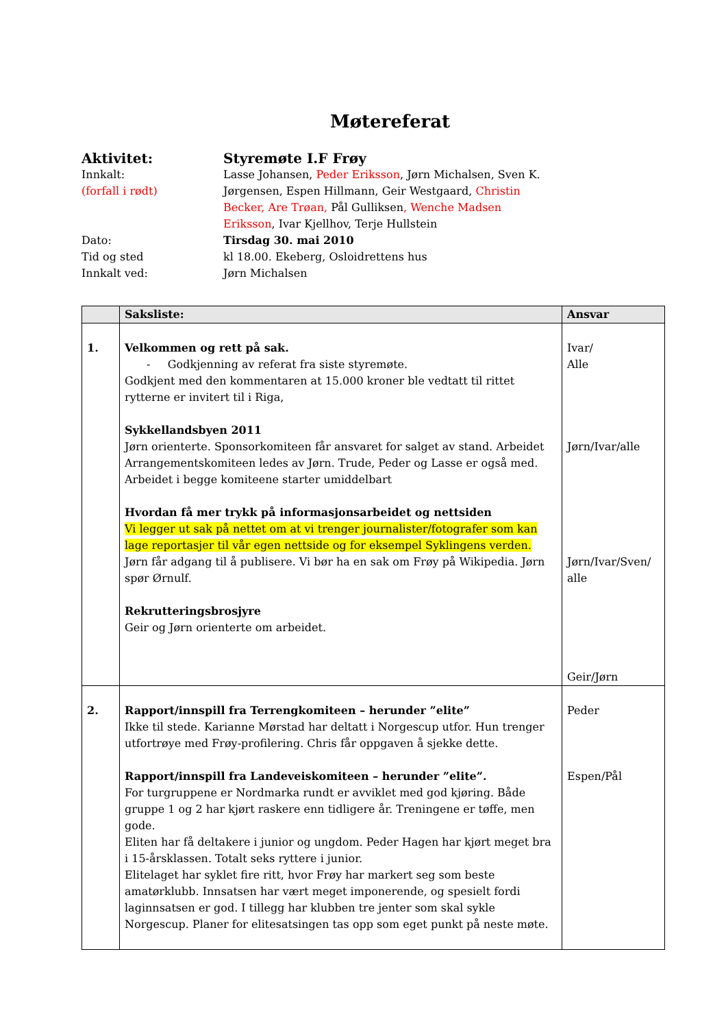Møtereferat
Aktivitet:
Styremøte I.F Frøy
Innkalt:
(forfall i rødt)
Lasse Johansen, Peder Eriksson, Jørn Michalsen, Sven K. Jørgensen, Espen Hillmann, Geir Westgaard, Christin Becker, Are Trøan, Pål Gulliksen, Wenche Madsen Eriksson, Ivar Kjellhov, Terje Hullstein
Dato:
Tirsdag 30. mai 2010
Tid og sted
kl 18.00. Ekeberg, Osloidrettens hus
Innkalt ved:
Jørn Michalsen
| | Saksliste: | Ansvar |
| --- | --- | --- |
| 1. | Velkommen og rett på sak. - Godkjenning av referat fra siste styremøte. Godkjent med den kommentaren at 15.000 kroner ble vedtatt til rittet rytterne er invitert til i Riga, Sykkellandsbyen 2011 Jørn orienterte. Sponsorkomiteen får ansvaret for salget av stand. Arbeidet Arrangementskomiteen ledes av Jørn. Trude, Peder og Lasse er også med. Arbeidet i begge komiteene starter umiddelbart Hvordan få mer trykk på informasjonsarbeidet og nettsiden Vi legger ut sak på nettet om at vi trenger journalister/fotografer som kan lage reportasjer til vår egen nettside og for eksempel Syklingens verden. Jørn får adgang til å publisere. Vi bør ha en sak om Frøy på Wikipedia. Jørn spør Ørnulf. Rekrutteringsbrosjyre Geir og Jørn orienterte om arbeidet. | Ivar/ Alle Jørn/Ivar/alle Jørn/Ivar/Sven/ alle Geir/Jørn |
| 2. | Rapport/innspill fra Terrengkomiteen – herunder ”elite” Ikke til stede. Karianne Mørstad har deltatt i Norgescup utfor. Hun trenger utfortrøye med Frøy-profilering. Chris får oppgaven å sjekke dette. Rapport/innspill fra Landeveiskomiteen – herunder ”elite”. For turgruppene er Nordmarka rundt er avviklet med god kjøring. Både gruppe 1 og 2 har kjørt raskere enn tidligere år. Treningene er tøffe, men gode. Eliten har få deltakere i junior og ungdom. Peder Hagen har kjørt meget bra i 15-årsklassen. Totalt seks ryttere i junior. Elitelaget har syklet fire ritt, hvor Frøy har markert seg som beste amatørklubb. Innsatsen har vært meget imponerende, og spesielt fordi laginnsatsen er god. I tillegg har klubben tre jenter som skal sykle Norgescup. Planer for elitesatsingen tas opp som eget punkt på neste møte. | Peder Espen/Pål |